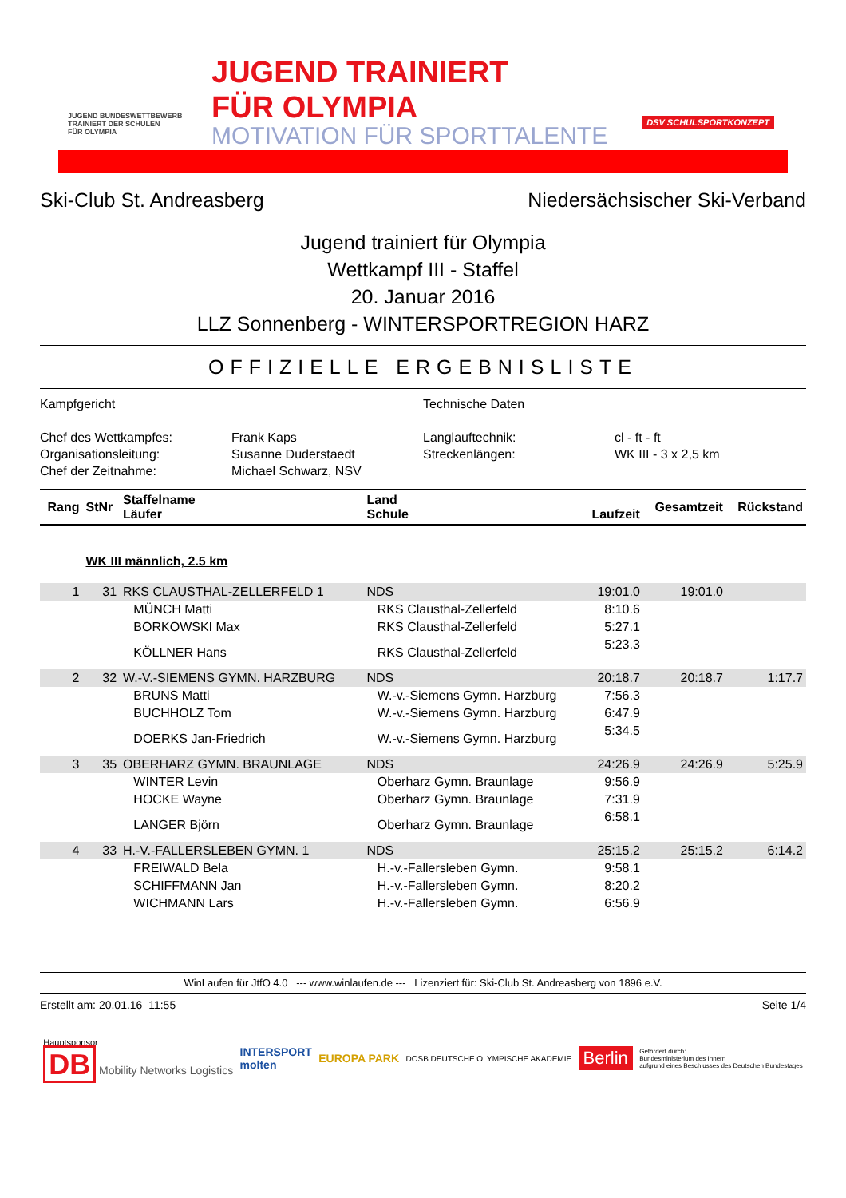JUGEND BUNDESWETTBEWERB
TRAINIERT DER SCHULEN
FÜR OLYMPIA
JUGEND TRAINIERT
FÜR OLYMPIA
MOTIVATION FÜR SPORTTALENTE
DSV SCHULSPORTKONZEPT
Ski-Club St. Andreasberg Niedersächsischer Ski-Verband
Jugend trainiert für Olympia
Wettkampf III - Staffel
20. Januar 2016
LLZ Sonnenberg - WINTERSPORTREGION HARZ
OFFIZIELLE ERGEBNISLISTE
Kampfgericht
Technische Daten
Chef des Wettkampfes:
Frank Kaps
Langlauftechnik:
cl - ft - ft
Organisationsleitung:
Susanne Duderstaedt
Streckenlängen:
WK III - 3 x 2,5 km
Chef der Zeitnahme:
Michael Schwarz, NSV
| Rang | StNr | Staffelname Läufer | Land Schule | Laufzeit | Gesamtzeit | Rückstand |
| --- | --- | --- | --- | --- | --- | --- |
| | WK III männlich, 2.5 km | | | | | |
| 1 | 31 | RKS CLAUSTHAL-ZELLERFELD 1 | NDS | 19:01.0 | 19:01.0 | |
| | | MÜNCH Matti | RKS Clausthal-Zellerfeld | 8:10.6 | | |
| | | BORKOWSKI Max | RKS Clausthal-Zellerfeld | 5:27.1 | | |
| | | KÖLLNER Hans | RKS Clausthal-Zellerfeld | 5:23.3 | | |
| 2 | 32 | W.-V.-SIEMENS GYMN. HARZBURG | NDS | 20:18.7 | 20:18.7 | 1:17.7 |
| | | BRUNS Matti | W.-v.-Siemens Gymn. Harzburg | 7:56.3 | | |
| | | BUCHHOLZ Tom | W.-v.-Siemens Gymn. Harzburg | 6:47.9 | | |
| | | DOERKS Jan-Friedrich | W.-v.-Siemens Gymn. Harzburg | 5:34.5 | | |
| 3 | 35 | OBERHARZ GYMN. BRAUNLAGE | NDS | 24:26.9 | 24:26.9 | 5:25.9 |
| | | WINTER Levin | Oberharz Gymn. Braunlage | 9:56.9 | | |
| | | HOCKE Wayne | Oberharz Gymn. Braunlage | 7:31.9 | | |
| | | LANGER Björn | Oberharz Gymn. Braunlage | 6:58.1 | | |
| 4 | 33 | H.-V.-FALLERSLEBEN GYMN. 1 | NDS | 25:15.2 | 25:15.2 | 6:14.2 |
| | | FREIWALD Bela | H.-v.-Fallersleben Gymn. | 9:58.1 | | |
| | | SCHIFFMANN Jan | H.-v.-Fallersleben Gymn. | 8:20.2 | | |
| | | WICHMANN Lars | H.-v.-Fallersleben Gymn. | 6:56.9 | | |
WinLaufen für JtfO 4.0 --- www.winlaufen.de --- Lizenziert für: Ski-Club St. Andreasberg von 1896 e.V.
Erstellt am: 20.01.16 11:55 Seite 1/4
Hauptsponsor
DB Mobility Networks Logistics
INTERSPORT
molten
EUROPA PARK
DOSB DEUTSCHE OLYMPISCHE AKADEMIE
Berlin
Gefördert durch:
Bundesministerium des Innern
aufgrund eines Beschlusses des Deutschen Bundestages